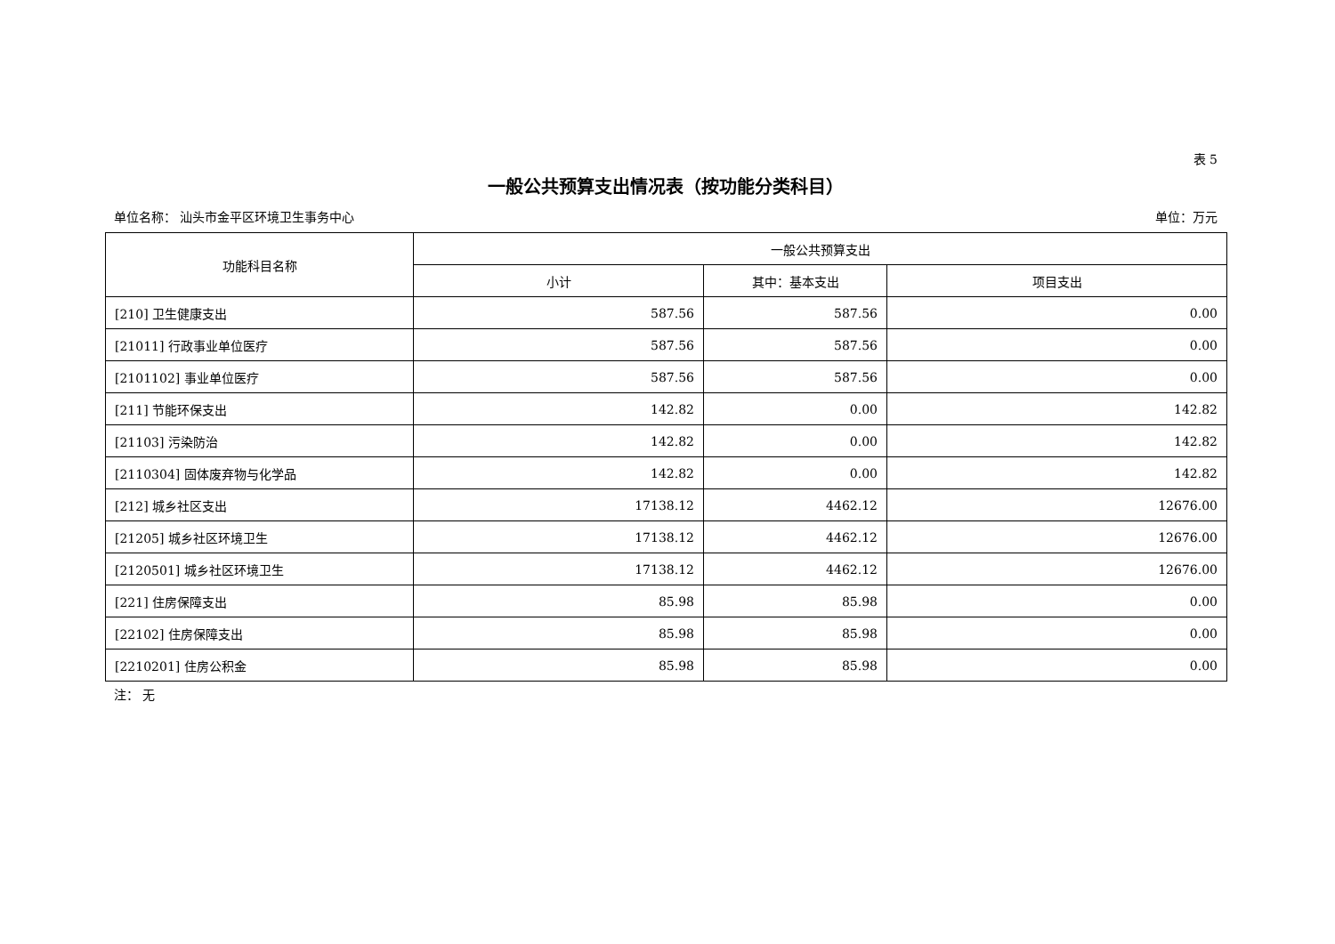表 5
一般公共预算支出情况表（按功能分类科目）
单位名称： 汕头市金平区环境卫生事务中心 单位：万元
| 功能科目名称 | 一般公共预算支出 | | |
| --- | --- | --- | --- |
| | 小计 | 其中：基本支出 | 项目支出 |
| [210] 卫生健康支出 | 587.56 | 587.56 | 0.00 |
| [21011] 行政事业单位医疗 | 587.56 | 587.56 | 0.00 |
| [2101102] 事业单位医疗 | 587.56 | 587.56 | 0.00 |
| [211] 节能环保支出 | 142.82 | 0.00 | 142.82 |
| [21103] 污染防治 | 142.82 | 0.00 | 142.82 |
| [2110304] 固体废弃物与化学品 | 142.82 | 0.00 | 142.82 |
| [212] 城乡社区支出 | 17138.12 | 4462.12 | 12676.00 |
| [21205] 城乡社区环境卫生 | 17138.12 | 4462.12 | 12676.00 |
| [2120501] 城乡社区环境卫生 | 17138.12 | 4462.12 | 12676.00 |
| [221] 住房保障支出 | 85.98 | 85.98 | 0.00 |
| [22102] 住房保障支出 | 85.98 | 85.98 | 0.00 |
| [2210201] 住房公积金 | 85.98 | 85.98 | 0.00 |
注： 无